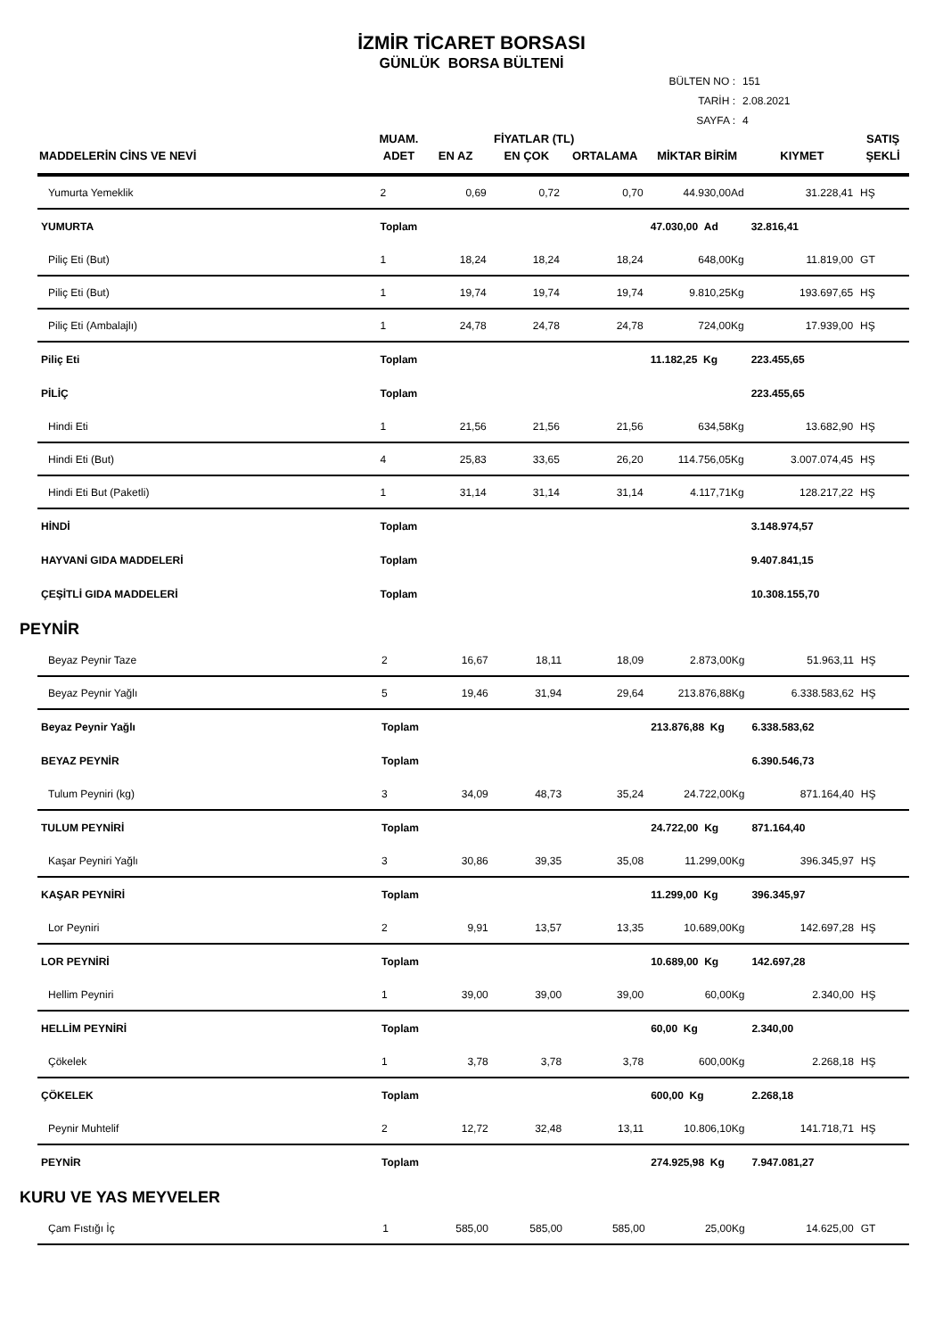İZMİR TİCARET BORSASI
GÜNLÜK BORSA BÜLTENİ
BÜLTEN NO : 151
TARİH : 2.08.2021
SAYFA : 4
| | MUAM. | FİYATLAR (TL) | | | | | SATIŞ |
| --- | --- | --- | --- | --- | --- | --- | --- |
| MADDELERİN CİNS VE NEVİ | ADET | EN AZ | EN ÇOK | ORTALAMA | MİKTAR BİRİM | KIYMET | ŞEKLİ |
| Yumurta Yemeklik | 2 | 0,69 | 0,72 | 0,70 | 44.930,00Ad | 31.228,41 | HŞ |
| YUMURTA | Toplam | | | | 47.030,00 Ad | 32.816,41 | |
| Piliç Eti (But) | 1 | 18,24 | 18,24 | 18,24 | 648,00Kg | 11.819,00 | GT |
| Piliç Eti (But) | 1 | 19,74 | 19,74 | 19,74 | 9.810,25Kg | 193.697,65 | HŞ |
| Piliç Eti (Ambalajlı) | 1 | 24,78 | 24,78 | 24,78 | 724,00Kg | 17.939,00 | HŞ |
| Piliç Eti | Toplam | | | | 11.182,25 Kg | 223.455,65 | |
| PİLİÇ | Toplam | | | | | 223.455,65 | |
| Hindi Eti | 1 | 21,56 | 21,56 | 21,56 | 634,58Kg | 13.682,90 | HŞ |
| Hindi Eti (But) | 4 | 25,83 | 33,65 | 26,20 | 114.756,05Kg | 3.007.074,45 | HŞ |
| Hindi Eti But (Paketli) | 1 | 31,14 | 31,14 | 31,14 | 4.117,71Kg | 128.217,22 | HŞ |
| HİNDİ | Toplam | | | | | 3.148.974,57 | |
| HAYVANİ GIDA MADDELERİ | Toplam | | | | | 9.407.841,15 | |
| ÇEŞİTLİ GIDA MADDELERİ | Toplam | | | | | 10.308.155,70 | |
PEYNİR
| Beyaz Peynir Taze | 2 | 16,67 | 18,11 | 18,09 | 2.873,00Kg | 51.963,11 | HŞ |
| Beyaz Peynir Yağlı | 5 | 19,46 | 31,94 | 29,64 | 213.876,88Kg | 6.338.583,62 | HŞ |
| Beyaz Peynir Yağlı | Toplam | | | | 213.876,88 Kg | 6.338.583,62 | |
| BEYAZ PEYNİR | Toplam | | | | | 6.390.546,73 | |
| Tulum Peyniri (kg) | 3 | 34,09 | 48,73 | 35,24 | 24.722,00Kg | 871.164,40 | HŞ |
| TULUM PEYNİRİ | Toplam | | | | 24.722,00 Kg | 871.164,40 | |
| Kaşar Peyniri Yağlı | 3 | 30,86 | 39,35 | 35,08 | 11.299,00Kg | 396.345,97 | HŞ |
| KAŞAR PEYNİRİ | Toplam | | | | 11.299,00 Kg | 396.345,97 | |
| Lor Peyniri | 2 | 9,91 | 13,57 | 13,35 | 10.689,00Kg | 142.697,28 | HŞ |
| LOR PEYNİRİ | Toplam | | | | 10.689,00 Kg | 142.697,28 | |
| Hellim Peyniri | 1 | 39,00 | 39,00 | 39,00 | 60,00Kg | 2.340,00 | HŞ |
| HELLİM PEYNİRİ | Toplam | | | | 60,00 Kg | 2.340,00 | |
| Çökelek | 1 | 3,78 | 3,78 | 3,78 | 600,00Kg | 2.268,18 | HŞ |
| ÇÖKELEK | Toplam | | | | 600,00 Kg | 2.268,18 | |
| Peynir Muhtelif | 2 | 12,72 | 32,48 | 13,11 | 10.806,10Kg | 141.718,71 | HŞ |
| PEYNİR | Toplam | | | | 274.925,98 Kg | 7.947.081,27 | |
KURU VE YAS MEYVELER
| Çam Fıstığı İç | 1 | 585,00 | 585,00 | 585,00 | 25,00Kg | 14.625,00 | GT |